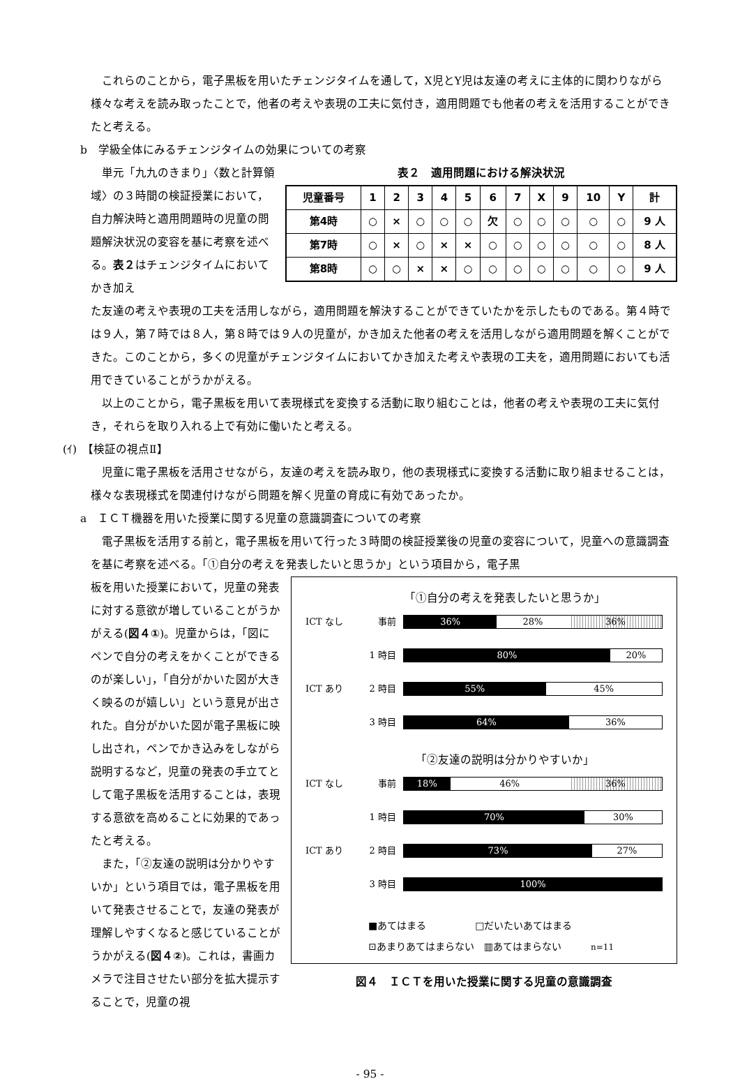これらのことから，電子黒板を用いたチェンジタイムを通して，X児とY児は友達の考えに主体的に関わりながら様々な考えを読み取ったことで，他者の考えや表現の工夫に気付き，適用問題でも他者の考えを活用することができたと考える。
b　学級全体にみるチェンジタイムの効果についての考察
単元「九九のきまり」〈数と計算領域〉の３時間の検証授業において，自力解決時と適用問題時の児童の問題解決状況の変容を基に考察を述べる。表２はチェンジタイムにおいてかき加え
表２　適用問題における解決状況
| 児童番号 | 1 | 2 | 3 | 4 | 5 | 6 | 7 | X | 9 | 10 | Y | 計 |
| --- | --- | --- | --- | --- | --- | --- | --- | --- | --- | --- | --- | --- |
| 第4時 | ○ | × | ○ | ○ | ○ | 欠 | ○ | ○ | ○ | ○ | ○ | 9 人 |
| 第7時 | ○ | × | ○ | × | × | ○ | ○ | ○ | ○ | ○ | ○ | 8 人 |
| 第8時 | ○ | ○ | × | × | ○ | ○ | ○ | ○ | ○ | ○ | ○ | 9 人 |
た友達の考えや表現の工夫を活用しながら，適用問題を解決することができていたかを示したものである。第４時では９人，第７時では８人，第８時では９人の児童が，かき加えた他者の考えを活用しながら適用問題を解くことができた。このことから，多くの児童がチェンジタイムにおいてかき加えた考えや表現の工夫を，適用問題においても活用できていることがうかがえる。
以上のことから，電子黒板を用いて表現様式を変換する活動に取り組むことは，他者の考えや表現の工夫に気付き，それらを取り入れる上で有効に働いたと考える。
(ｲ)　【検証の視点Ⅱ】
児童に電子黒板を活用させながら，友達の考えを読み取り，他の表現様式に変換する活動に取り組ませることは，様々な表現様式を関連付けながら問題を解く児童の育成に有効であったか。
a　ＩＣＴ機器を用いた授業に関する児童の意識調査についての考察
電子黒板を活用する前と，電子黒板を用いて行った３時間の検証授業後の児童の変容について，児童への意識調査を基に考察を述べる。「①自分の考えを発表したいと思うか」という項目から，電子黒
板を用いた授業において，児童の発表に対する意欲が増していることがうかがえる(図４①)。児童からは，「図にペンで自分の考えをかくことができるのが楽しい」，「自分がかいた図が大きく映るのが嬉しい」という意見が出された。自分がかいた図が電子黒板に映し出され，ペンでかき込みをしながら説明するなど，児童の発表の手立てとして電子黒板を活用することは，表現する意欲を高めることに効果的であったと考える。
また，「②友達の説明は分かりやすいか」という項目では，電子黒板を用いて発表させることで，友達の発表が理解しやすくなると感じていることがうかがえる(図４②)。これは，書画カメラで注目させたい部分を拡大提示することで，児童の視
「①自分の考えを発表したいと思うか」
ICT なし 事前
36% 28% 36%
1 時目
80% 20%
ICT あり 2 時目
55% 45%
3 時目
64% 36%
「②友達の説明は分かりやすいか」
ICT なし 事前
18% 46% 36%
1 時目
70% 30%
ICT あり 2 時目
73% 27%
3 時目
100%
■あてはまる　　　　　□だいたいあてはまる
⊡あまりあてはまらない　▥あてはまらない　　　n=11
図４　ＩＣＴを用いた授業に関する児童の意識調査
- 95 -